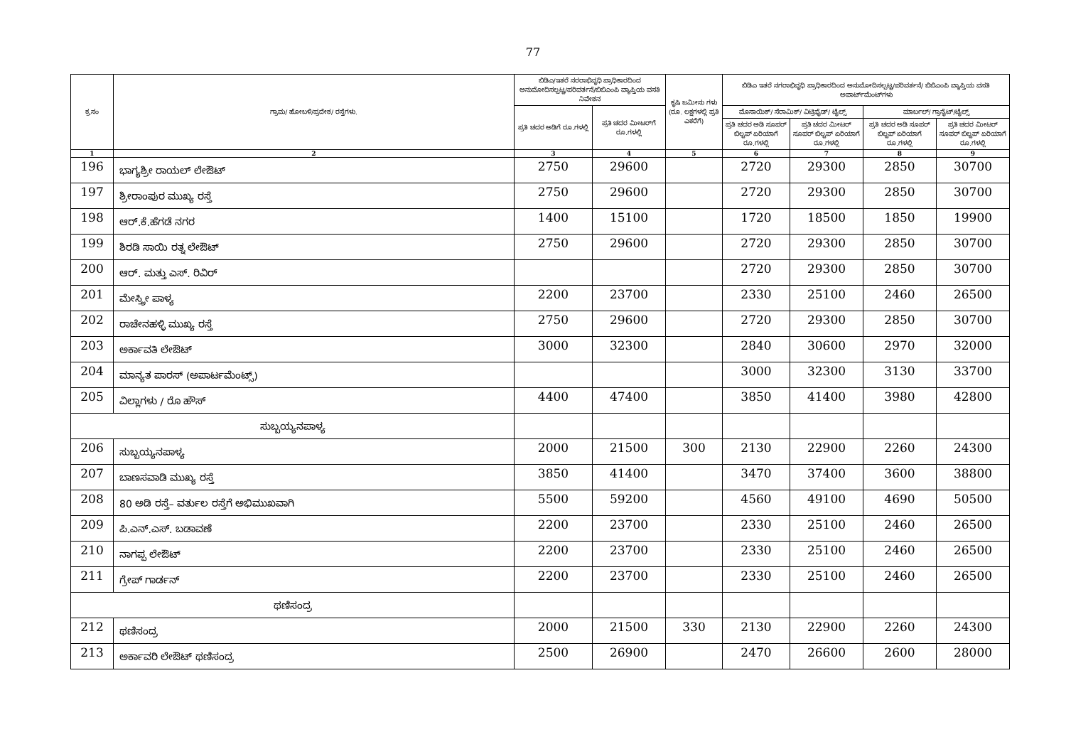77
| ಕ್ರ.ಸಂ | ಗ್ರಾಮ/ ಹೋಬಳಿ/ಪ್ರದೇಶ/ ರಸ್ತೆಗಳು. | ಬಿಡಿಎ/ಇತರೆ ನರರಾಭಿವೃಧಿ ಪ್ರಾಧಿಕಾರದಿಂದ ಅನುಮೋದಿಸಲ್ಪಟ್ಟ/ಪರಿವರ್ತನೆ/ಬಿಬಿಎಂಪಿ ವ್ಯಾಪ್ತಿಯ ವಸತಿ ನಿವೇಶನ | | ಕೃಷಿ ಜಮೀನು ಗಳು (ರೂ. ಲಕ್ಷಗಳಲ್ಲಿ ಪ್ರತಿ ಎಕರೆಗೆ) | ಬಿಡಿಎ ಇತರೆ ನಗರಾಭಿವೃಧಿ ಪ್ರಾಧಿಕಾರದಿಂದ ಅನುಮೋದಿಸಲ್ಪಟ್ಟ/ಪರಿವರ್ತನೆ/ ಬಿಬಿಎಂಪಿ ವ್ಯಾಪ್ತಿಯ ವಸತಿ ಅಪಾರ್ಟ್‌ಮೆಂಟ್‌ಗಳು | | | |
| --- | --- | --- | --- | --- | --- | --- | --- | --- |
| | | ಪ್ರತಿ ಚದರ ಅಡಿಗೆ ರೂ.ಗಳಲ್ಲಿ | ಪ್ರತಿ ಚದರ ಮೀಟರ್‌ಗೆ ರೂ.ಗಳಲ್ಲಿ | | ಮೊಸಾಯಿಕ್/ ಸೆರಾಮಿಕ್/ ವಿಟ್ರಿಫೈಡ್/ ಟೈಲ್ಸ್ | | ಮಾರ್ಬಲ್/ ಗ್ರಾನೈಟ್/ಟೈಲ್ಸ್ | |
| | | | | | ಪ್ರತಿ ಚದರ ಅಡಿ ಸೂಪರ್ ಬಿಲ್ಟಪ್ ಏರಿಯಾಗೆ ರೂ.ಗಳಲ್ಲಿ | ಪ್ರತಿ ಚದರ ಮೀಟರ್ ಸೂಪರ್ ಬಿಲ್ಟಪ್ ಏರಿಯಾಗೆ ರೂ.ಗಳಲ್ಲಿ | ಪ್ರತಿ ಚದರ ಅಡಿ ಸೂಪರ್ ಬಿಲ್ಟಪ್ ಏರಿಯಾಗೆ ರೂ.ಗಳಲ್ಲಿ | ಪ್ರತಿ ಚದರ ಮೀಟರ್ ಸೂಪರ್ ಬಿಲ್ಟಪ್ ಏರಿಯಾಗೆ ರೂ.ಗಳಲ್ಲಿ |
| 1 | 2 | 3 | 4 | 5 | 6 | 7 | 8 | 9 |
| 196 | ಭಾಗ್ಯಶ್ರೀ ರಾಯಲ್ ಲೇಔಟ್ | 2750 | 29600 | | 2720 | 29300 | 2850 | 30700 |
| 197 | ಶ್ರೀರಾಂಪುರ ಮುಖ್ಯ ರಸ್ತೆ | 2750 | 29600 | | 2720 | 29300 | 2850 | 30700 |
| 198 | ಆರ್.ಕೆ.ಹೆಗಡೆ ನಗರ | 1400 | 15100 | | 1720 | 18500 | 1850 | 19900 |
| 199 | ಶಿರಡಿ ಸಾಯಿ ರತ್ನ ಲೇಔಟ್ | 2750 | 29600 | | 2720 | 29300 | 2850 | 30700 |
| 200 | ಆರ್. ಮತ್ತು ಎಸ್. ರಿವಿರ್ | | | | 2720 | 29300 | 2850 | 30700 |
| 201 | ಮೇಸ್ತ್ರೀ ಪಾಳ್ಯ | 2200 | 23700 | | 2330 | 25100 | 2460 | 26500 |
| 202 | ರಾಚೇನಹಳ್ಳಿ ಮುಖ್ಯ ರಸ್ತೆ | 2750 | 29600 | | 2720 | 29300 | 2850 | 30700 |
| 203 | ಅರ್ಕಾವತಿ ಲೇಔಟ್ | 3000 | 32300 | | 2840 | 30600 | 2970 | 32000 |
| 204 | ಮಾನ್ಯತ ಪಾರಸ್ (ಅಪಾರ್ಟಮೆಂಟ್ಸ್) | | | | 3000 | 32300 | 3130 | 33700 |
| 205 | ವಿಲ್ಲಾಗಳು / ರೊ ಹೌಸ್ | 4400 | 47400 | | 3850 | 41400 | 3980 | 42800 |
| ಸುಬ್ಬಯ್ಯನಪಾಳ್ಯ | | | | | | | | |
| 206 | ಸುಬ್ಬಯ್ಯನಪಾಳ್ಯ | 2000 | 21500 | 300 | 2130 | 22900 | 2260 | 24300 |
| 207 | ಬಾಣಸವಾಡಿ ಮುಖ್ಯ ರಸ್ತೆ | 3850 | 41400 | | 3470 | 37400 | 3600 | 38800 |
| 208 | 80 ಅಡಿ ರಸ್ತೆ– ವರ್ತುಲ ರಸ್ತೆಗೆ ಅಭಿಮುಖವಾಗಿ | 5500 | 59200 | | 4560 | 49100 | 4690 | 50500 |
| 209 | ಪಿ.ಎನ್.ಎಸ್. ಬಡಾವಣೆ | 2200 | 23700 | | 2330 | 25100 | 2460 | 26500 |
| 210 | ನಾಗಪ್ಪ ಲೇಔಟ್ | 2200 | 23700 | | 2330 | 25100 | 2460 | 26500 |
| 211 | ಗ್ರೇಪ್ ಗಾರ್ಡನ್ | 2200 | 23700 | | 2330 | 25100 | 2460 | 26500 |
| ಥಣಿಸಂದ್ರ | | | | | | | | |
| 212 | ಥಣಿಸಂದ್ರ | 2000 | 21500 | 330 | 2130 | 22900 | 2260 | 24300 |
| 213 | ಅರ್ಕಾವರಿ ಲೇಔಟ್ ಥಣಿಸಂದ್ರ | 2500 | 26900 | | 2470 | 26600 | 2600 | 28000 |